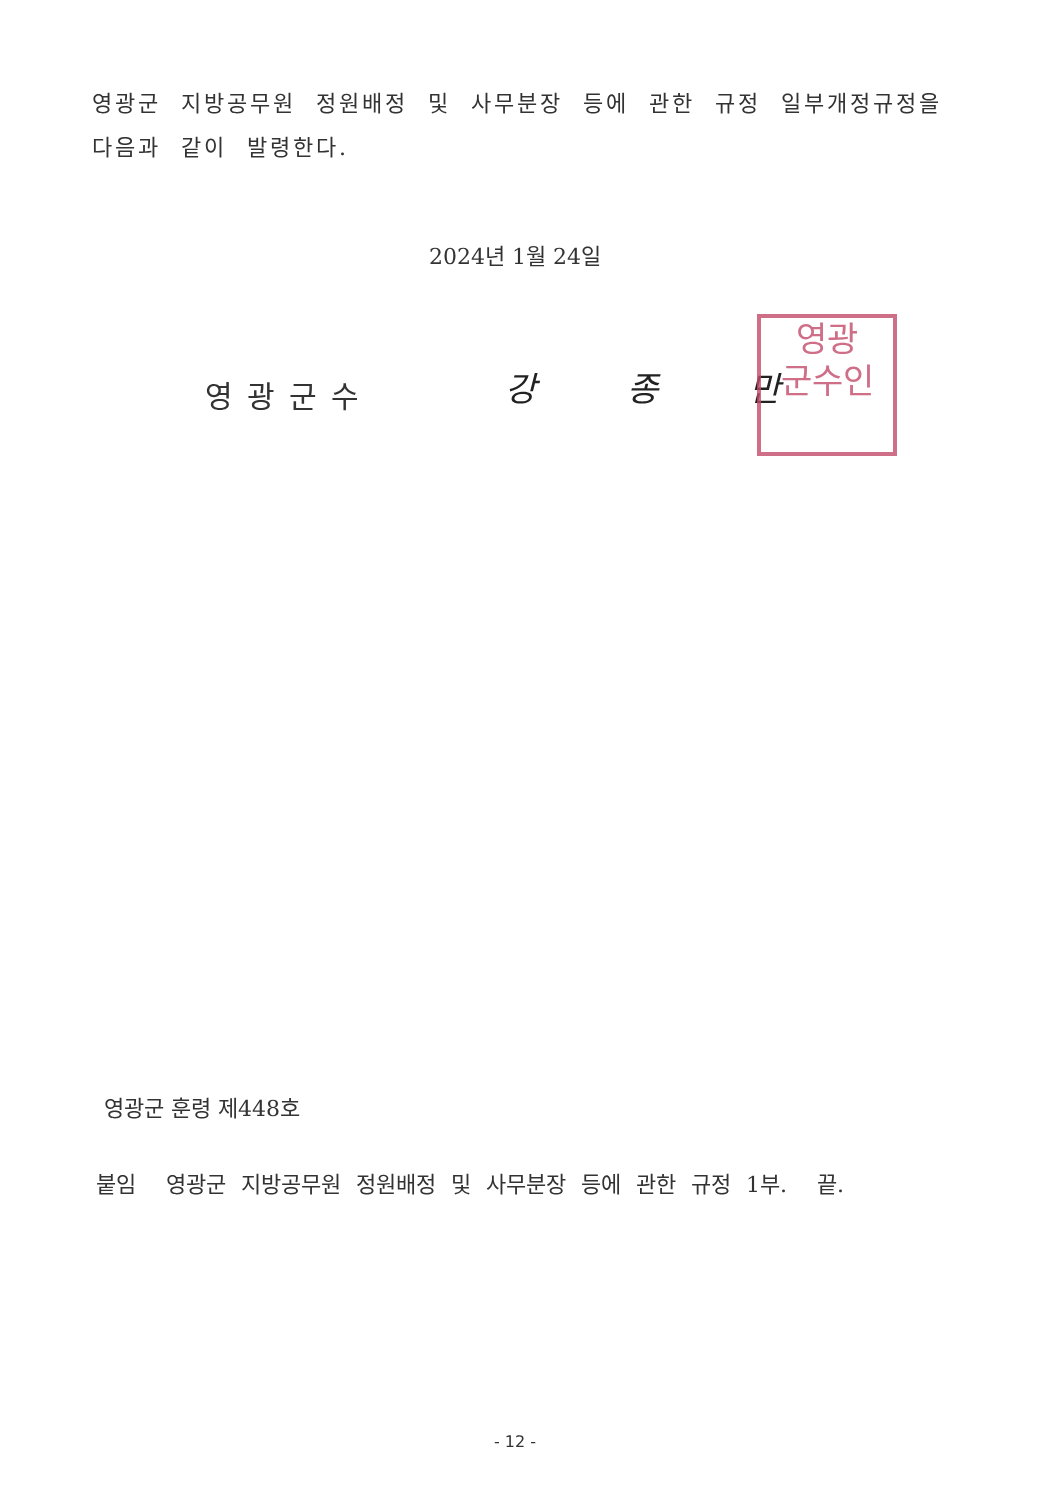영광군 지방공무원 정원배정 및 사무분장 등에 관한 규정 일부개정규정을 다음과 같이 발령한다.
2024년 1월 24일
영광군수 강 종 만
영광
군수인
영광군 훈령 제448호
붙임 영광군 지방공무원 정원배정 및 사무분장 등에 관한 규정 1부. 끝.
- 12 -